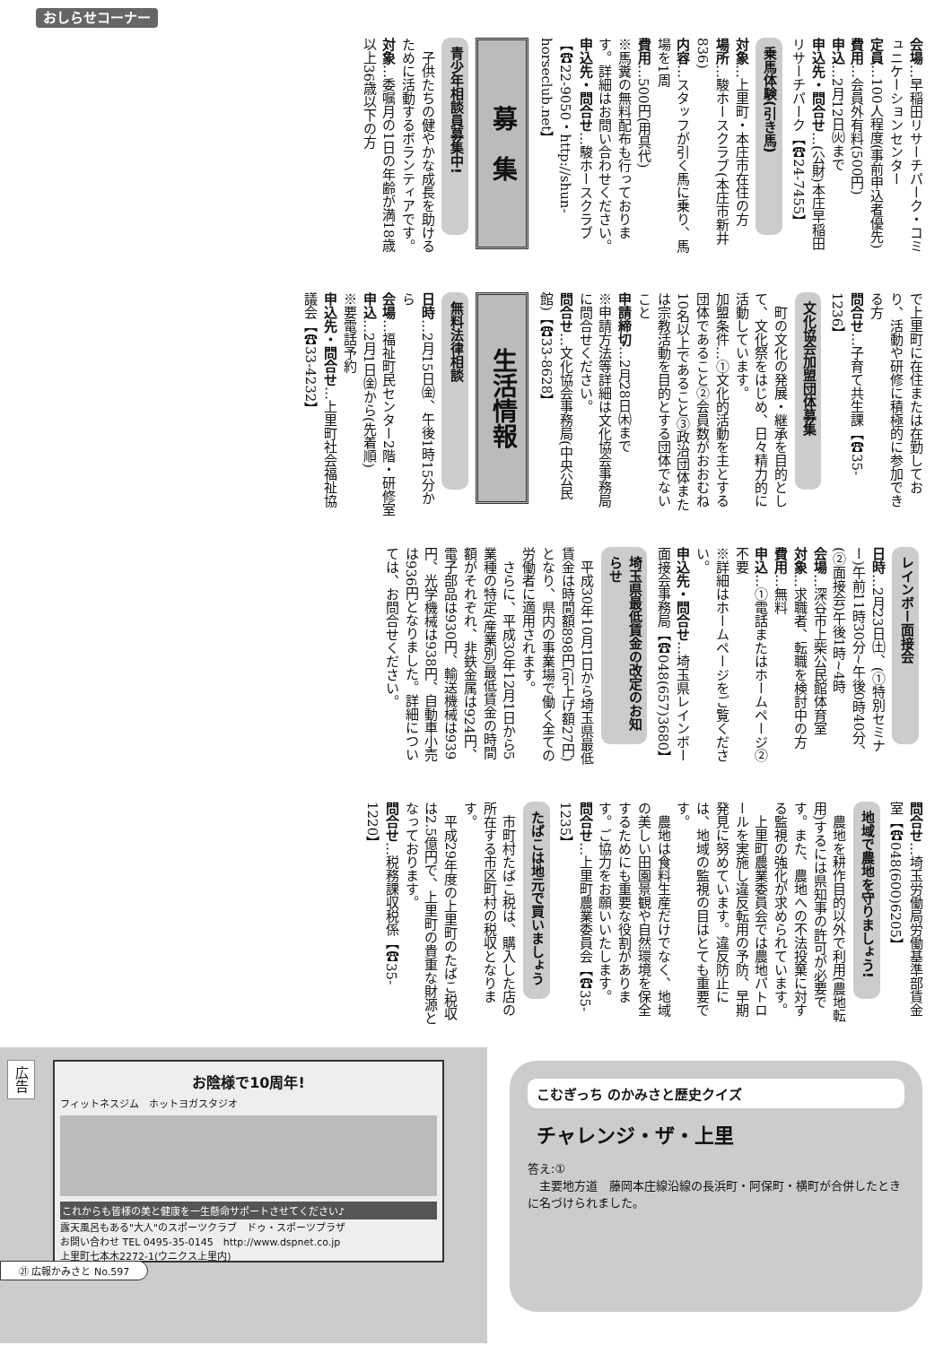おしらせコーナー
会場…早稲田リサーチパーク・コミュニケーションセンター
定員…100人程度(事前申込者優先)
費用…会員外有料(500円)
申込…2月12日㈫まで
申込先・問合せ…(公財)本庄早稲田リサーチパーク【☎24-7455】
乗馬体験(引き馬)
対象…上里町・本庄市在住の方
場所…駿ホースクラブ(本庄市新井836)
内容…スタッフが引く馬に乗り、馬場を1周
費用…500円(用具代)
※馬糞の無料配布も行っております。詳細はお問い合わせください。
申込先・問合せ…駿ホースクラブ【☎22-9050・http://shun-horseclub.net】
募　集
青少年相談員募集中!
　子供たちの健やかな成長を助けるために活動するボランティアです。
対象…委嘱月の1日の年齢が満18歳以上36歳以下の方
で上里町に在住または在勤しており、活動や研修に積極的に参加できる方
問合せ…子育て共生課【☎35-1236】
文化協会加盟団体募集
　町の文化の発展・継承を目的として、文化祭をはじめ、日々精力的に活動しています。
加盟条件…①文化的活動を主とする団体であること②会員数がおおむね10名以上であること③政治団体または宗教活動を目的とする団体でないこと
申請締切…2月28日㈭まで
※申請方法等詳細は文化協会事務局に問合せください。
問合せ…文化協会事務局(中央公民館)【☎33-8628】
生活情報
無料法律相談
日時…2月15日㈮、午後1時15分から
会場…福祉町民センター2階・研修室
申込…2月1日㈮から(先着順)
※要電話予約
申込先・問合せ…上里町社会福祉協議会【☎33-4232】
レインボー面接会
日時…2月23日㈯、(①特別セミナー)午前11時30分~午後0時40分、(②面接会)午後1時~4時
会場…深谷市上柴公民館体育室
対象…求職者、転職を検討中の方
費用…無料
申込…①電話またはホームページ②不要
※詳細はホームページをご覧ください。
申込先・問合せ…埼玉県レインボー面接会事務局【☎048(657)3680】
埼玉県最低賃金の改定のお知らせ
　平成30年10月1日から埼玉県最低賃金は時間額898円(引上げ額27円)となり、県内の事業場で働く全ての労働者に適用されます。
　さらに、平成30年12月1日から5業種の特定(産業別)最低賃金の時間額がそれぞれ、非鉄金属は924円、電子部品は930円、輸送機械は939円、光学機械は938円、自動車小売は936円となりました。詳細については、お問合せください。
問合せ…埼玉労働局労働基準部賃金室【☎048(600)6205】
地域で農地を守りましょう!
　農地を耕作目的以外で利用(農地転用)するには県知事の許可が必要です。また、農地への不法投棄に対する監視の強化が求められています。
　上里町農業委員会では農地パトロールを実施し違反転用の予防、早期発見に努めています。違反防止には、地域の監視の目はとても重要です。
　農地は食料生産だけでなく、地域の美しい田園景観や自然環境を保全するためにも重要な役割があります。ご協力をお願いいたします。
問合せ…上里町農業委員会【☎35-1235】
たばこは地元で買いましょう
　市町村たばこ税は、購入した店の所在する市区町村の税収となります。
　平成29年度の上里町のたばこ税収は2.5億円で、上里町の貴重な財源となっております。
問合せ…税務課収税係【☎35-1220】
広告
お陰様で10周年!
フィットネスジム　ホットヨガスタジオ
これからも皆様の美と健康を一生懸命サポートさせてください♪
露天風呂もある"大人"のスポーツクラブ　ドゥ・スポーツプラザ
お問い合わせ TEL 0495-35-0145　http://www.dspnet.co.jp
上里町七本木2272-1(ウニクス上里内)
㉑ 広報かみさと No.597
こむぎっち のかみさと歴史クイズ
チャレンジ・ザ・上里
答え:①
　主要地方道　藤岡本庄線沿線の長浜町・阿保町・横町が合併したときに名づけられました。